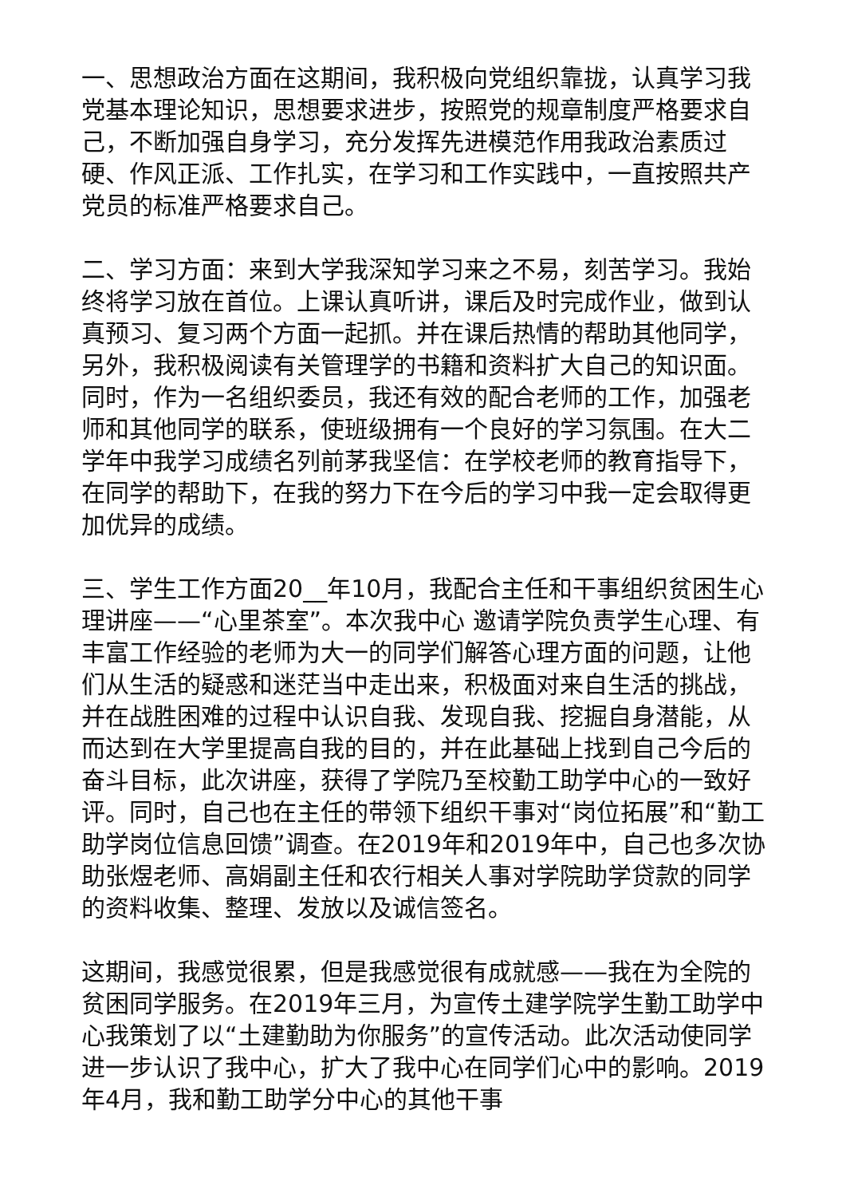一、思想政治方面在这期间，我积极向党组织靠拢，认真学习我党基本理论知识，思想要求进步，按照党的规章制度严格要求自己，不断加强自身学习，充分发挥先进模范作用我政治素质过硬、作风正派、工作扎实，在学习和工作实践中，一直按照共产党员的标准严格要求自己。
二、学习方面：来到大学我深知学习来之不易，刻苦学习。我始终将学习放在首位。上课认真听讲，课后及时完成作业，做到认真预习、复习两个方面一起抓。并在课后热情的帮助其他同学，另外，我积极阅读有关管理学的书籍和资料扩大自己的知识面。同时，作为一名组织委员，我还有效的配合老师的工作，加强老师和其他同学的联系，使班级拥有一个良好的学习氛围。在大二学年中我学习成绩名列前茅我坚信：在学校老师的教育指导下，在同学的帮助下，在我的努力下在今后的学习中我一定会取得更加优异的成绩。
三、学生工作方面20__年10月，我配合主任和干事组织贫困生心理讲座——“心里茶室”。本次我中心 邀请学院负责学生心理、有丰富工作经验的老师为大一的同学们解答心理方面的问题，让他们从生活的疑惑和迷茫当中走出来，积极面对来自生活的挑战，并在战胜困难的过程中认识自我、发现自我、挖掘自身潜能，从而达到在大学里提高自我的目的，并在此基础上找到自己今后的奋斗目标，此次讲座，获得了学院乃至校勤工助学中心的一致好评。同时，自己也在主任的带领下组织干事对“岗位拓展”和“勤工助学岗位信息回馈”调查。在2019年和2019年中，自己也多次协助张煜老师、高娟副主任和农行相关人事对学院助学贷款的同学的资料收集、整理、发放以及诚信签名。
这期间，我感觉很累，但是我感觉很有成就感——我在为全院的贫困同学服务。在2019年三月，为宣传土建学院学生勤工助学中心我策划了以“土建勤助为你服务”的宣传活动。此次活动使同学进一步认识了我中心，扩大了我中心在同学们心中的影响。2019年4月，我和勤工助学分中心的其他干事